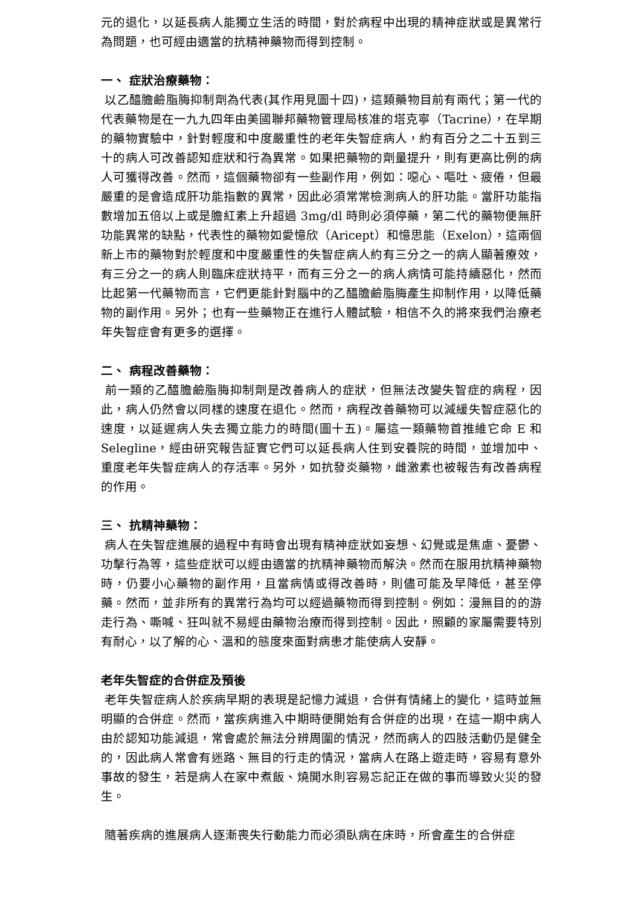元的退化，以延長病人能獨立生活的時間，對於病程中出現的精神症狀或是異常行為問題，也可經由適當的抗精神藥物而得到控制。
一、 症狀治療藥物：
以乙醯膽鹼脂脢抑制劑為代表(其作用見圖十四)，這類藥物目前有兩代；第一代的代表藥物是在一九九四年由美國聯邦藥物管理局核准的塔克寧（Tacrine），在早期的藥物實驗中，針對輕度和中度嚴重性的老年失智症病人，約有百分之二十五到三十的病人可改善認知症狀和行為異常。如果把藥物的劑量提升，則有更高比例的病人可獲得改善。然而，這個藥物卻有一些副作用，例如：噁心、嘔吐、疲倦，但最嚴重的是會造成肝功能指數的異常，因此必須常常檢測病人的肝功能。當肝功能指數增加五倍以上或是膽紅素上升超過 3mg/dl 時則必須停藥，第二代的藥物便無肝功能異常的缺點，代表性的藥物如愛憶欣（Aricept）和憶思能（Exelon），這兩個新上市的藥物對於輕度和中度嚴重性的失智症病人約有三分之一的病人顯著療效，有三分之一的病人則臨床症狀持平，而有三分之一的病人病情可能持續惡化，然而比起第一代藥物而言，它們更能針對腦中的乙醯膽鹼脂脢產生抑制作用，以降低藥物的副作用。另外；也有一些藥物正在進行人體試驗，相信不久的將來我們治療老年失智症會有更多的選擇。
二、 病程改善藥物：
前一類的乙醯膽鹼脂脢抑制劑是改善病人的症狀，但無法改變失智症的病程，因此，病人仍然會以同樣的速度在退化。然而，病程改善藥物可以減緩失智症惡化的速度，以延遲病人失去獨立能力的時間(圖十五)。屬這一類藥物首推維它命 E 和 Selegline，經由研究報告証實它們可以延長病人住到安養院的時間，並增加中、重度老年失智症病人的存活率。另外，如抗發炎藥物，雌激素也被報告有改善病程的作用。
三、 抗精神藥物：
病人在失智症進展的過程中有時會出現有精神症狀如妄想、幻覺或是焦慮、憂鬱、功擊行為等，這些症狀可以經由適當的抗精神藥物而解決。然而在服用抗精神藥物時，仍要小心藥物的副作用，且當病情或得改善時，則儘可能及早降低，甚至停藥。然而，並非所有的異常行為均可以經過藥物而得到控制。例如：漫無目的的游走行為、嘶喊、狂叫就不易經由藥物治療而得到控制。因此，照顧的家屬需要特別有耐心，以了解的心、溫和的態度來面對病患才能使病人安靜。
老年失智症的合併症及預後
老年失智症病人於疾病早期的表現是記憶力減退，合併有情緒上的變化，這時並無明顯的合併症。然而，當疾病進入中期時便開始有合併症的出現，在這一期中病人由於認知功能減退，常會處於無法分辨周圍的情況，然而病人的四肢活動仍是健全的，因此病人常會有迷路、無目的行走的情況，當病人在路上遊走時，容易有意外事故的發生，若是病人在家中煮飯、燒開水則容易忘記正在做的事而導致火災的發生。
隨著疾病的進展病人逐漸喪失行動能力而必須臥病在床時，所會產生的合併症